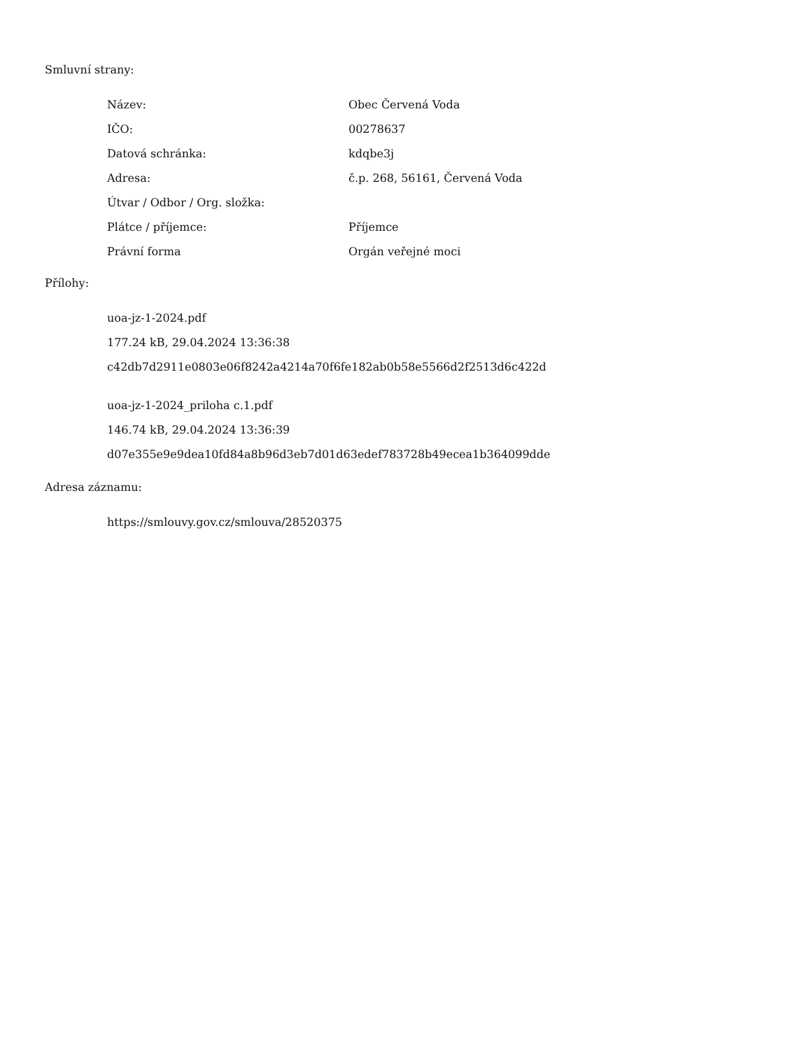Smluvní strany:
| Název: | Obec Červená Voda |
| IČO: | 00278637 |
| Datová schránka: | kdqbe3j |
| Adresa: | č.p. 268, 56161, Červená Voda |
| Útvar / Odbor / Org. složka: | |
| Plátce / příjemce: | Příjemce |
| Právní forma | Orgán veřejné moci |
Přílohy:
uoa-jz-1-2024.pdf
177.24 kB, 29.04.2024 13:36:38
c42db7d2911e0803e06f8242a4214a70f6fe182ab0b58e5566d2f2513d6c422d
uoa-jz-1-2024_priloha c.1.pdf
146.74 kB, 29.04.2024 13:36:39
d07e355e9e9dea10fd84a8b96d3eb7d01d63edef783728b49ecea1b364099dde
Adresa záznamu:
https://smlouvy.gov.cz/smlouva/28520375